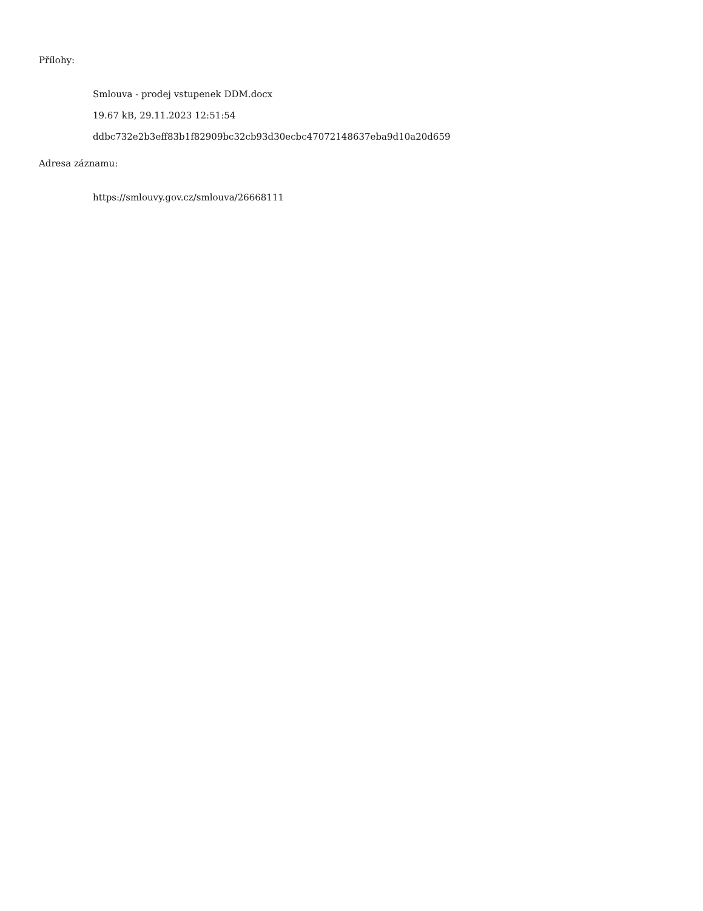Přílohy:
Smlouva - prodej vstupenek DDM.docx
19.67 kB, 29.11.2023 12:51:54
ddbc732e2b3eff83b1f82909bc32cb93d30ecbc47072148637eba9d10a20d659
Adresa záznamu:
https://smlouvy.gov.cz/smlouva/26668111